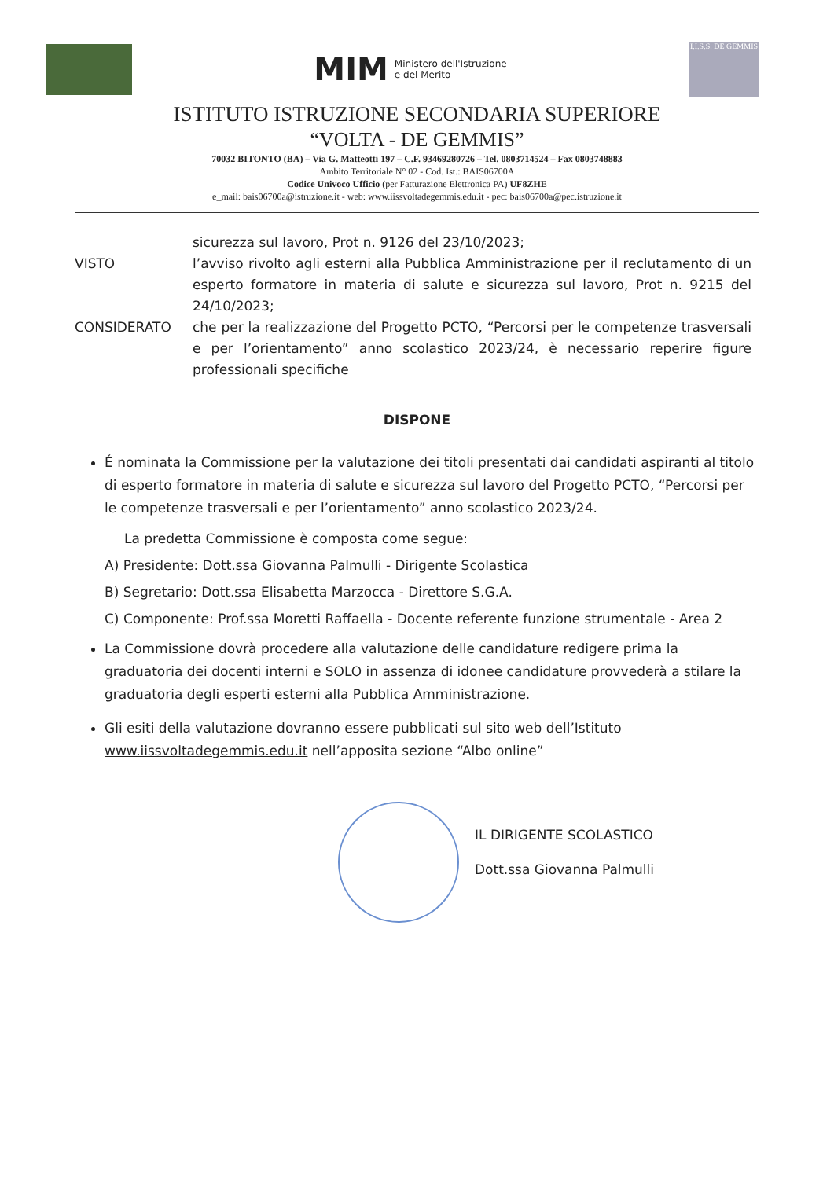MIM Ministero dell'Istruzione
e del Merito
I.I.S.S. DE GEMMIS
ISTITUTO ISTRUZIONE SECONDARIA SUPERIORE
“VOLTA - DE GEMMIS”
70032 BITONTO (BA) – Via G. Matteotti 197 – C.F. 93469280726 – Tel. 0803714524 – Fax 0803748883
Ambito Territoriale N° 02 - Cod. Ist.: BAIS06700A
Codice Univoco Ufficio (per Fatturazione Elettronica PA) UF8ZHE
e_mail: bais06700a@istruzione.it - web: www.iissvoltadegemmis.edu.it - pec: bais06700a@pec.istruzione.it
sicurezza sul lavoro, Prot n. 9126 del 23/10/2023;
VISTO l’avviso rivolto agli esterni alla Pubblica Amministrazione per il reclutamento di un esperto formatore in materia di salute e sicurezza sul lavoro, Prot n. 9215 del 24/10/2023;
CONSIDERATO che per la realizzazione del Progetto PCTO, “Percorsi per le competenze trasversali e per l’orientamento” anno scolastico 2023/24, è necessario reperire figure professionali specifiche
DISPONE
É nominata la Commissione per la valutazione dei titoli presentati dai candidati aspiranti al titolo di esperto formatore in materia di salute e sicurezza sul lavoro del Progetto PCTO, “Percorsi per le competenze trasversali e per l’orientamento” anno scolastico 2023/24.
La predetta Commissione è composta come segue:
A) Presidente: Dott.ssa Giovanna Palmulli - Dirigente Scolastica
B) Segretario: Dott.ssa Elisabetta Marzocca - Direttore S.G.A.
C) Componente: Prof.ssa Moretti Raffaella - Docente referente funzione strumentale - Area 2
La Commissione dovrà procedere alla valutazione delle candidature redigere prima la graduatoria dei docenti interni e SOLO in assenza di idonee candidature provvederà a stilare la graduatoria degli esperti esterni alla Pubblica Amministrazione.
Gli esiti della valutazione dovranno essere pubblicati sul sito web dell’Istituto www.iissvoltadegemmis.edu.it nell’apposita sezione “Albo online”
IL DIRIGENTE SCOLASTICO
Dott.ssa Giovanna Palmulli